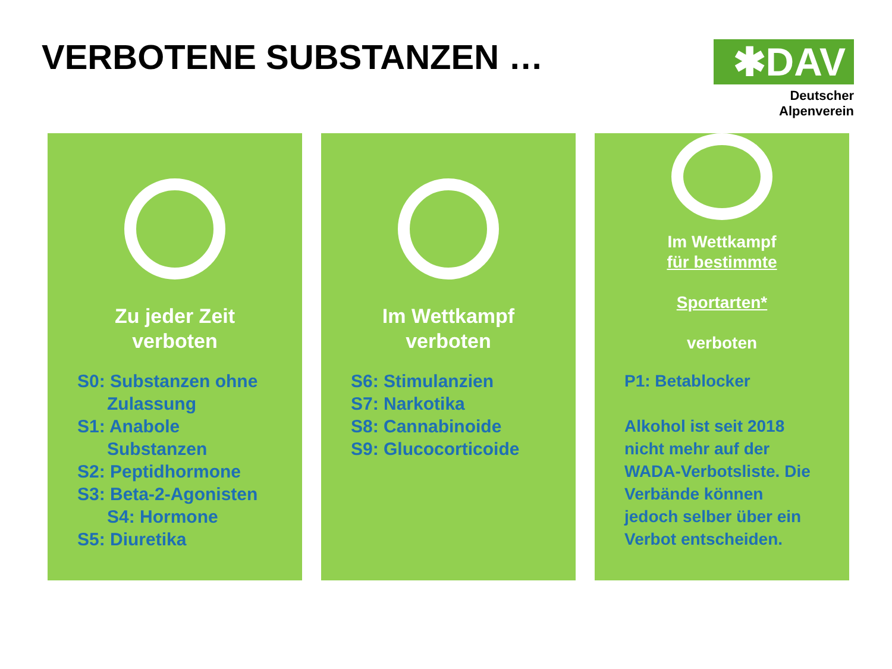VERBOTENE SUBSTANZEN …
✱DAV
Deutscher Alpenverein
Zu jeder Zeit
verboten
S0: Substanzen ohne
Zulassung
S1: Anabole
Substanzen
S2: Peptidhormone
S3: Beta-2-Agonisten
S4: Hormone
S5: Diuretika
Im Wettkampf
verboten
S6: Stimulanzien
S7: Narkotika
S8: Cannabinoide
S9: Glucocorticoide
Im Wettkampf
für bestimmte
Sportarten*
verboten
P1: Betablocker
Alkohol ist seit 2018 nicht mehr auf der WADA-Verbotsliste. Die Verbände können jedoch selber über ein Verbot entscheiden.